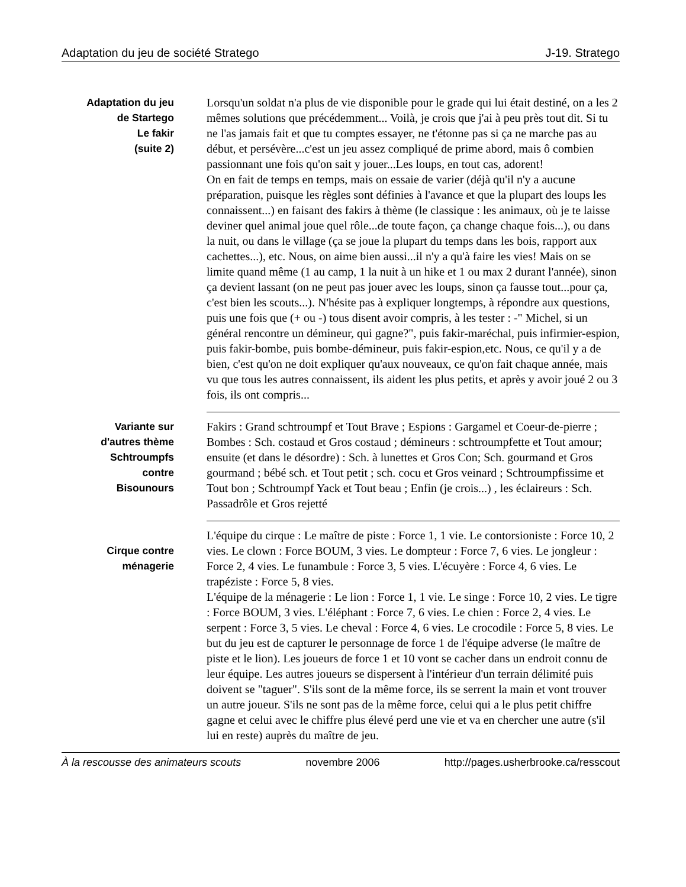Adaptation du jeu de société Stratego J-19. Stratego
Adaptation du jeu
de Startego
Le fakir
(suite 2)
Lorsqu'un soldat n'a plus de vie disponible pour le grade qui lui était destiné, on a les 2 mêmes solutions que précédemment... Voilà, je crois que j'ai à peu près tout dit. Si tu ne l'as jamais fait et que tu comptes essayer, ne t'étonne pas si ça ne marche pas au début, et persévère...c'est un jeu assez compliqué de prime abord, mais ô combien passionnant une fois qu'on sait y jouer...Les loups, en tout cas, adorent!
On en fait de temps en temps, mais on essaie de varier (déjà qu'il n'y a aucune préparation, puisque les règles sont définies à l'avance et que la plupart des loups les connaissent...) en faisant des fakirs à thème (le classique : les animaux, où je te laisse deviner quel animal joue quel rôle...de toute façon, ça change chaque fois...), ou dans la nuit, ou dans le village (ça se joue la plupart du temps dans les bois, rapport aux cachettes...), etc. Nous, on aime bien aussi...il n'y a qu'à faire les vies! Mais on se limite quand même (1 au camp, 1 la nuit à un hike et 1 ou max 2 durant l'année), sinon ça devient lassant (on ne peut pas jouer avec les loups, sinon ça fausse tout...pour ça, c'est bien les scouts...). N'hésite pas à expliquer longtemps, à répondre aux questions, puis une fois que (+ ou -) tous disent avoir compris, à les tester : -" Michel, si un général rencontre un démineur, qui gagne?", puis fakir-maréchal, puis infirmier-espion, puis fakir-bombe, puis bombe-démineur, puis fakir-espion,etc. Nous, ce qu'il y a de bien, c'est qu'on ne doit expliquer qu'aux nouveaux, ce qu'on fait chaque année, mais vu que tous les autres connaissent, ils aident les plus petits, et après y avoir joué 2 ou 3 fois, ils ont compris...
Variante sur
d'autres thème
Schtroumpfs
contre
Bisounours
Fakirs : Grand schtroumpf et Tout Brave ; Espions : Gargamel et Coeur-de-pierre ; Bombes : Sch. costaud et Gros costaud ; démineurs : schtroumpfette et Tout amour; ensuite (et dans le désordre) : Sch. à lunettes et Gros Con; Sch. gourmand et Gros gourmand ; bébé sch. et Tout petit ; sch. cocu et Gros veinard ; Schtroumpfissime et Tout bon ; Schtroumpf Yack et Tout beau ; Enfin (je crois...) , les éclaireurs : Sch. Passadrôle et Gros rejetté
Cirque contre
ménagerie
L'équipe du cirque : Le maître de piste : Force 1, 1 vie. Le contorsioniste : Force 10, 2 vies. Le clown : Force BOUM, 3 vies. Le dompteur : Force 7, 6 vies. Le jongleur : Force 2, 4 vies. Le funambule : Force 3, 5 vies. L'écuyère : Force 4, 6 vies. Le trapéziste : Force 5, 8 vies.
L'équipe de la ménagerie : Le lion : Force 1, 1 vie. Le singe : Force 10, 2 vies. Le tigre : Force BOUM, 3 vies. L'éléphant : Force 7, 6 vies. Le chien : Force 2, 4 vies. Le serpent : Force 3, 5 vies. Le cheval : Force 4, 6 vies. Le crocodile : Force 5, 8 vies. Le but du jeu est de capturer le personnage de force 1 de l'équipe adverse (le maître de piste et le lion). Les joueurs de force 1 et 10 vont se cacher dans un endroit connu de leur équipe. Les autres joueurs se dispersent à l'intérieur d'un terrain délimité puis doivent se "taguer". S'ils sont de la même force, ils se serrent la main et vont trouver un autre joueur. S'ils ne sont pas de la même force, celui qui a le plus petit chiffre gagne et celui avec le chiffre plus élevé perd une vie et va en chercher une autre (s'il lui en reste) auprès du maître de jeu.
À la rescousse des animateurs scouts novembre 2006 http://pages.usherbrooke.ca/resscout